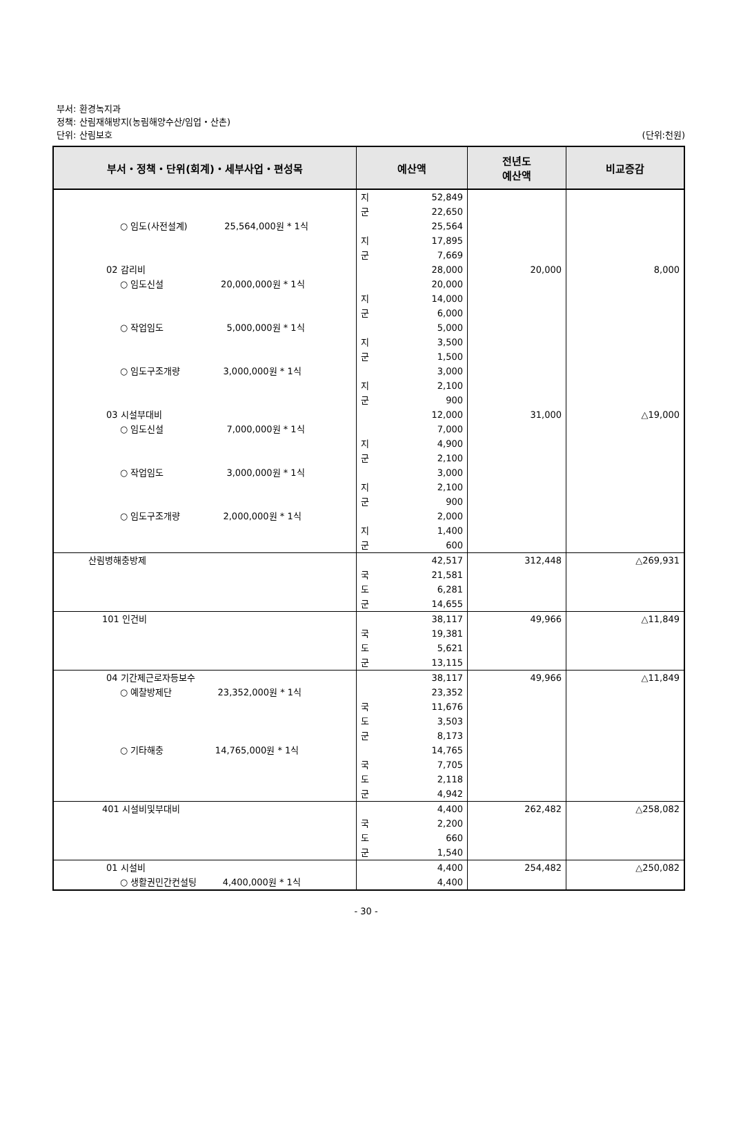부서: 환경녹지과
정책: 산림재해방지(농림해양수산/임업・산촌)
단위: 산림보호
(단위:천원)
| 부서・정책・단위(회계)・세부사업・편성목 | 예산액 | 전년도 예산액 | 비교증감 |
| --- | --- | --- | --- |
| ○ 임도(사전설계) 25,564,000원 * 1식 02 감리비 ○ 임도신설 20,000,000원 * 1식 ○ 작업임도 5,000,000원 * 1식 ○ 임도구조개량 3,000,000원 * 1식 03 시설부대비 ○ 임도신설 7,000,000원 * 1식 ○ 작업임도 3,000,000원 * 1식 ○ 임도구조개량 2,000,000원 * 1식 | 지 52,849 군 22,650 25,564 지 17,895 군 7,669 28,000 20,000 지 14,000 군 6,000 5,000 지 3,500 군 1,500 3,000 지 2,100 군 900 12,000 7,000 지 4,900 군 2,100 3,000 지 2,100 군 900 2,000 지 1,400 군 600 | 20,000 31,000 | 8,000 △19,000 |
| 산림병해충방제 | 42,517 국 21,581 도 6,281 군 14,655 | 312,448 | △269,931 |
| 101 인건비 | 38,117 국 19,381 도 5,621 군 13,115 | 49,966 | △11,849 |
| 04 기간제근로자등보수 ○ 예찰방제단 23,352,000원 * 1식 ○ 기타해충 14,765,000원 * 1식 | 38,117 23,352 국 11,676 도 3,503 군 8,173 14,765 국 7,705 도 2,118 군 4,942 | 49,966 | △11,849 |
| 401 시설비및부대비 | 4,400 국 2,200 도 660 군 1,540 | 262,482 | △258,082 |
| 01 시설비 ○ 생활권민간컨설팅 4,400,000원 * 1식 | 4,400 4,400 | 254,482 | △250,082 |
- 30 -